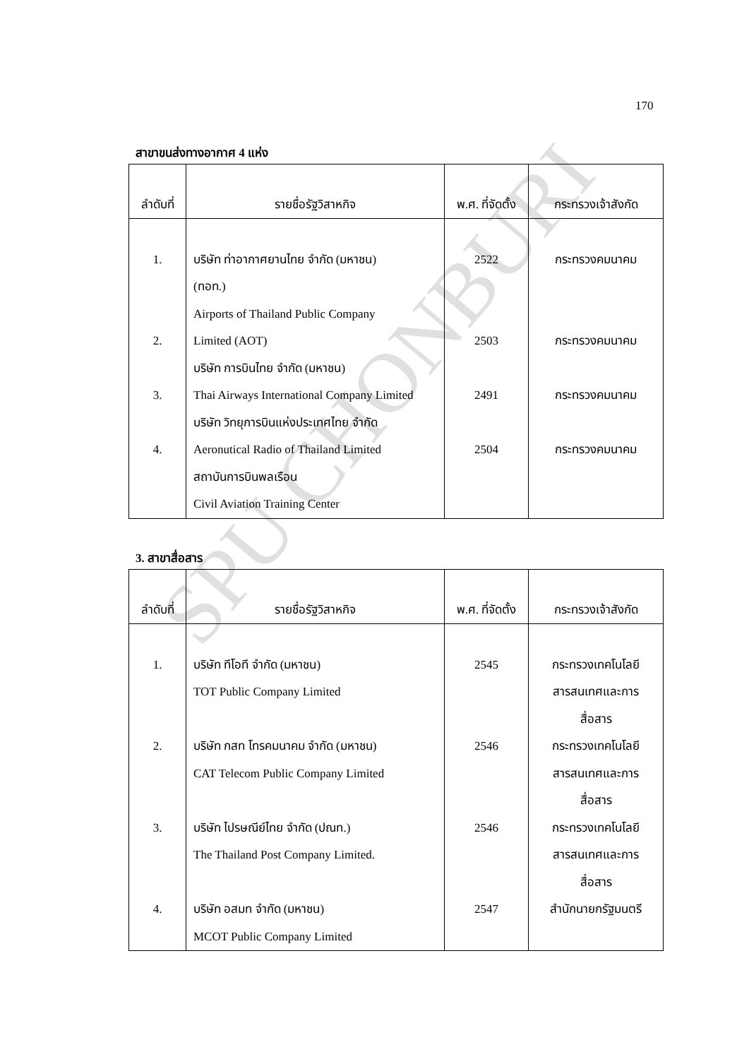170
สาขาขนส่งทางอากาศ 4 แห่ง
| ลำดับที่ | รายชื่อรัฐวิสาหกิจ | พ.ศ. ที่จัดตั้ง | กระทรวงเจ้าสังกัด |
| --- | --- | --- | --- |
| 1. 2. 3. 4. | บริษัท ท่าอากาศยานไทย จำกัด (มหาชน) (ทอท.) Airports of Thailand Public Company Limited (AOT) บริษัท การบินไทย จำกัด (มหาชน) Thai Airways International Company Limited บริษัท วิทยุการบินแห่งประเทศไทย จำกัด Aeronutical Radio of Thailand Limited สถาบันการบินพลเรือน Civil Aviation Training Center | 2522 2503 2491 2504 | กระทรวงคมนาคม กระทรวงคมนาคม กระทรวงคมนาคม กระทรวงคมนาคม |
3. สาขาสื่อสาร
| ลำดับที่ | รายชื่อรัฐวิสาหกิจ | พ.ศ. ที่จัดตั้ง | กระทรวงเจ้าสังกัด |
| --- | --- | --- | --- |
| 1. 2. 3. 4. | บริษัท ทีโอที จำกัด (มหาชน) TOT Public Company Limited บริษัท กสท โทรคมนาคม จำกัด (มหาชน) CAT Telecom Public Company Limited บริษัท ไปรษณีย์ไทย จำกัด (ปณท.) The Thailand Post Company Limited. บริษัท อสมท จำกัด (มหาชน) MCOT Public Company Limited | 2545 2546 2546 2547 | กระทรวงเทคโนโลยี สารสนเทศและการ สื่อสาร กระทรวงเทคโนโลยี สารสนเทศและการ สื่อสาร กระทรวงเทคโนโลยี สารสนเทศและการ สื่อสาร สำนักนายกรัฐมนตรี |
SPU CHONBURI